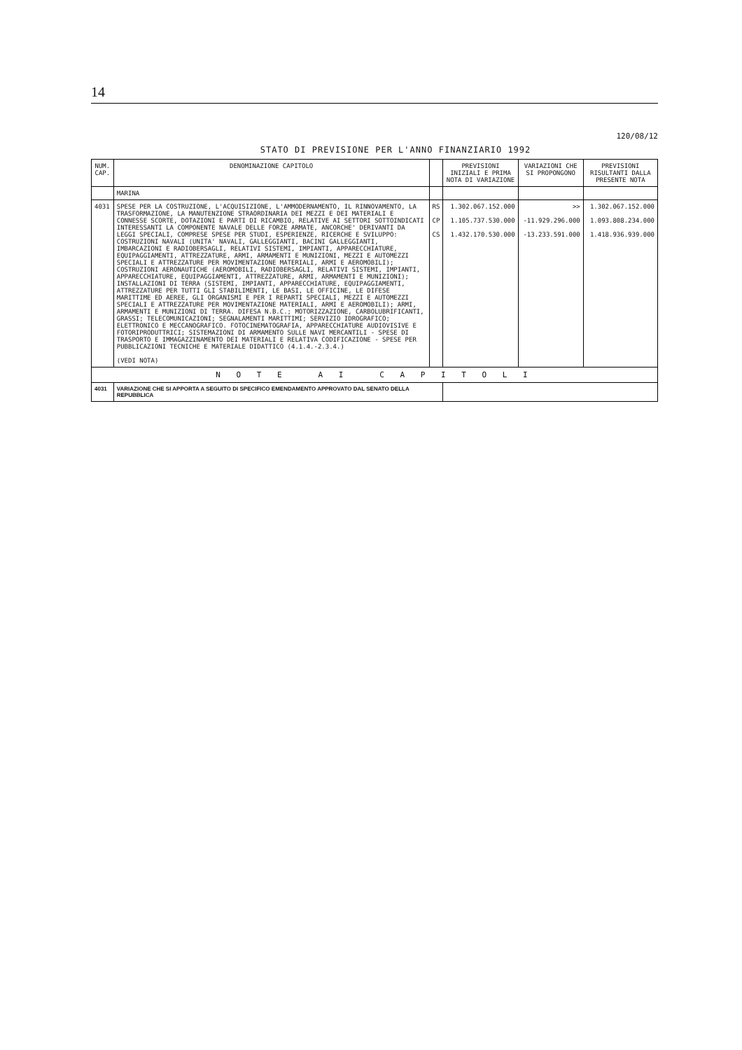14
120/08/12
STATO DI PREVISIONE PER L'ANNO FINANZIARIO 1992
| NUM. CAP. | DENOMINAZIONE CAPITOLO | | PREVISIONI INIZIALI E PRIMA NOTA DI VARIAZIONE | VARIAZIONI CHE SI PROPONGONO | PREVISIONI RISULTANTI DALLA PRESENTE NOTA |
| --- | --- | --- | --- | --- | --- |
| | MARINA | | | | |
| 4031 | SPESE PER LA COSTRUZIONE, L'ACQUISIZIONE, L'AMMODERNAMENTO, IL RINNOVAMENTO, LA TRASFORMAZIONE, LA MANUTENZIONE STRAORDINARIA DEI MEZZI E DEI MATERIALI E CONNESSE SCORTE, DOTAZIONI E PARTI DI RICAMBIO, RELATIVE AI SETTORI SOTTOINDICATI INTERESSANTI LA COMPONENTE NAVALE DELLE FORZE ARMATE, ANCORCHE' DERIVANTI DA LEGGI SPECIALI, COMPRESE SPESE PER STUDI, ESPERIENZE, RICERCHE E SVILUPPO: COSTRUZIONI NAVALI (UNITA' NAVALI, GALLEGGIANTI, BACINI GALLEGGIANTI, IMBARCAZIONI E RADIOBERSAGLI, RELATIVI SISTEMI, IMPIANTI, APPARECCHIATURE, EQUIPAGGIAMENTI, ATTREZZATURE, ARMI, ARMAMENTI E MUNIZIONI, MEZZI E AUTOMEZZI SPECIALI E ATTREZZATURE PER MOVIMENTAZIONE MATERIALI, ARMI E AEROMOBILI); COSTRUZIONI AERONAUTICHE (AEROMOBILI, RADIOBERSAGLI, RELATIVI SISTEMI, IMPIANTI, APPARECCHIATURE, EQUIPAGGIAMENTI, ATTREZZATURE, ARMI, ARMAMENTI E MUNIZIONI); INSTALLAZIONI DI TERRA (SISTEMI, IMPIANTI, APPARECCHIATURE, EQUIPAGGIAMENTI, ATTREZZATURE PER TUTTI GLI STABILIMENTI, LE BASI, LE OFFICINE, LE DIFESE MARITTIME ED AEREE, GLI ORGANISMI E PER I REPARTI SPECIALI, MEZZI E AUTOMEZZI SPECIALI E ATTREZZATURE PER MOVIMENTAZIONE MATERIALI, ARMI E AEROMOBILI); ARMI, ARMAMENTI E MUNIZIONI DI TERRA. DIFESA N.B.C.; MOTORIZZAZIONE, CARBOLUBRIFICANTI, GRASSI; TELECOMUNICAZIONI; SEGNALAMENTI MARITTIMI; SERVIZIO IDROGRAFICO; ELETTRONICO E MECCANOGRAFICO. FOTOCINEMATOGRAFIA, APPARECCHIATURE AUDIOVISIVE E FOTORIPRODUTTRICI; SISTEMAZIONI DI ARMAMENTO SULLE NAVI MERCANTILI - SPESE DI TRASPORTO E IMMAGAZZINAMENTO DEI MATERIALI E RELATIVA CODIFICAZIONE - SPESE PER PUBBLICAZIONI TECNICHE E MATERIALE DIDATTICO (4.1.4.-2.3.4.) (VEDI NOTA) | RS CP CS | 1.302.067.152.000 1.105.737.530.000 1.432.170.530.000 | >> -11.929.296.000 -13.233.591.000 | 1.302.067.152.000 1.093.808.234.000 1.418.936.939.000 |
| N O T E A I C A P I T O L I | | | | | |
| 4031 | VARIAZIONE CHE SI APPORTA A SEGUITO DI SPECIFICO EMENDAMENTO APPROVATO DAL SENATO DELLA REPUBBLICA | | | | |